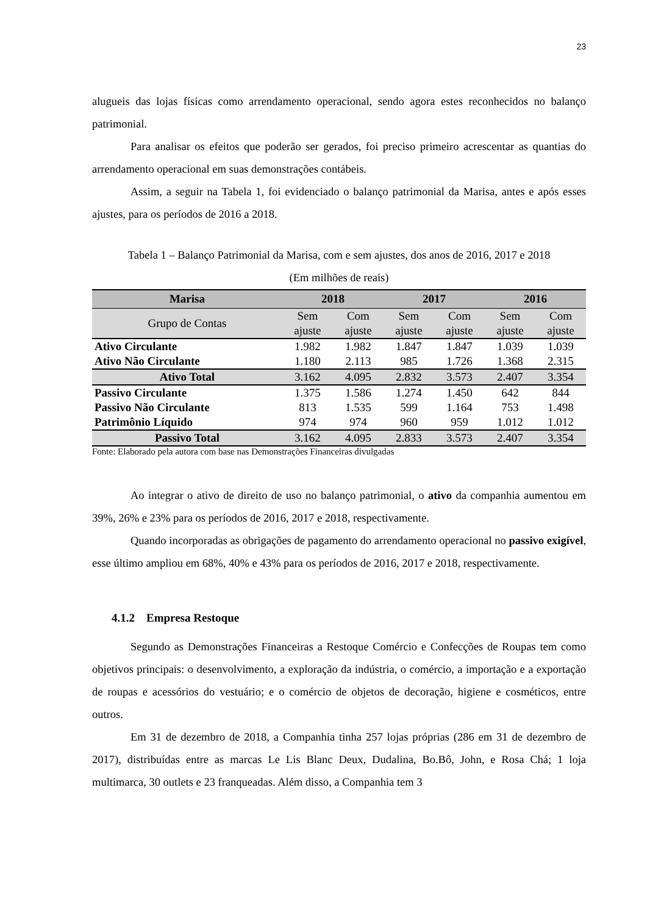23
alugueis das lojas físicas como arrendamento operacional, sendo agora estes reconhecidos no balanço patrimonial.
Para analisar os efeitos que poderão ser gerados, foi preciso primeiro acrescentar as quantias do arrendamento operacional em suas demonstrações contábeis.
Assim, a seguir na Tabela 1, foi evidenciado o balanço patrimonial da Marisa, antes e após esses ajustes, para os períodos de 2016 a 2018.
Tabela 1 – Balanço Patrimonial da Marisa, com e sem ajustes, dos anos de 2016, 2017 e 2018
(Em milhões de reais)
| Marisa | 2018 | | 2017 | | 2016 | |
| --- | --- | --- | --- | --- | --- | --- |
| Grupo de Contas | Sem ajuste | Com ajuste | Sem ajuste | Com ajuste | Sem ajuste | Com ajuste |
| Ativo Circulante | 1.982 | 1.982 | 1.847 | 1.847 | 1.039 | 1.039 |
| Ativo Não Circulante | 1.180 | 2.113 | 985 | 1.726 | 1.368 | 2.315 |
| Ativo Total | 3.162 | 4.095 | 2.832 | 3.573 | 2.407 | 3.354 |
| Passivo Circulante | 1.375 | 1.586 | 1.274 | 1.450 | 642 | 844 |
| Passivo Não Circulante | 813 | 1.535 | 599 | 1.164 | 753 | 1.498 |
| Patrimônio Líquido | 974 | 974 | 960 | 959 | 1.012 | 1.012 |
| Passivo Total | 3.162 | 4.095 | 2.833 | 3.573 | 2.407 | 3.354 |
Fonte: Elaborado pela autora com base nas Demonstrações Financeiras divulgadas
Ao integrar o ativo de direito de uso no balanço patrimonial, o ativo da companhia aumentou em 39%, 26% e 23% para os períodos de 2016, 2017 e 2018, respectivamente.
Quando incorporadas as obrigações de pagamento do arrendamento operacional no passivo exigível, esse último ampliou em 68%, 40% e 43% para os períodos de 2016, 2017 e 2018, respectivamente.
4.1.2 Empresa Restoque
Segundo as Demonstrações Financeiras a Restoque Comércio e Confecções de Roupas tem como objetivos principais: o desenvolvimento, a exploração da indústria, o comércio, a importação e a exportação de roupas e acessórios do vestuário; e o comércio de objetos de decoração, higiene e cosméticos, entre outros.
Em 31 de dezembro de 2018, a Companhia tinha 257 lojas próprias (286 em 31 de dezembro de 2017), distribuídas entre as marcas Le Lis Blanc Deux, Dudalina, Bo.Bô, John, e Rosa Chá; 1 loja multimarca, 30 outlets e 23 franqueadas. Além disso, a Companhia tem 3